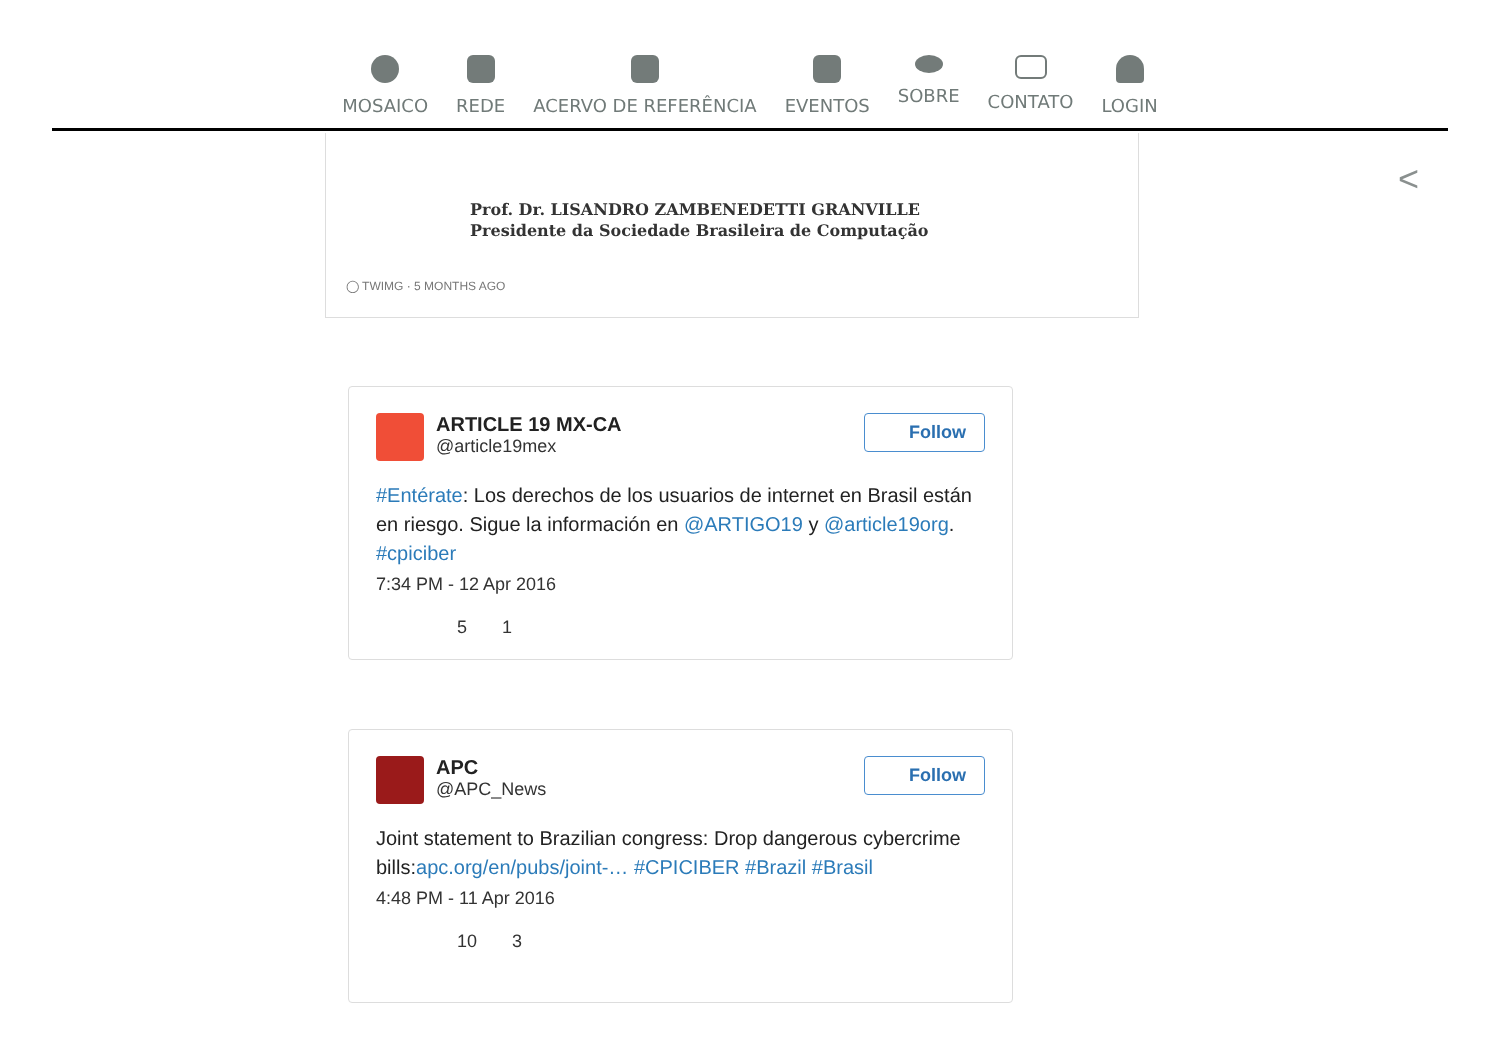MOSAICO REDE ACERVO DE REFERÊNCIA EVENTOS SOBRE CONTATO LOGIN
<
Prof. Dr. LISANDRO ZAMBENEDETTI GRANVILLE
Presidente da Sociedade Brasileira de Computação
◯ TWIMG · 5 MONTHS AGO
Follow
ARTICLE 19 MX-CA
@article19mex
#Entérate: Los derechos de los usuarios de internet en Brasil están en riesgo. Sigue la información en @ARTIGO19 y @article19org. #cpiciber
7:34 PM - 12 Apr 2016
5 1
Follow
APC
@APC_News
Joint statement to Brazilian congress: Drop dangerous cybercrime bills:apc.org/en/pubs/joint-… #CPICIBER #Brazil #Brasil
4:48 PM - 11 Apr 2016
10 3